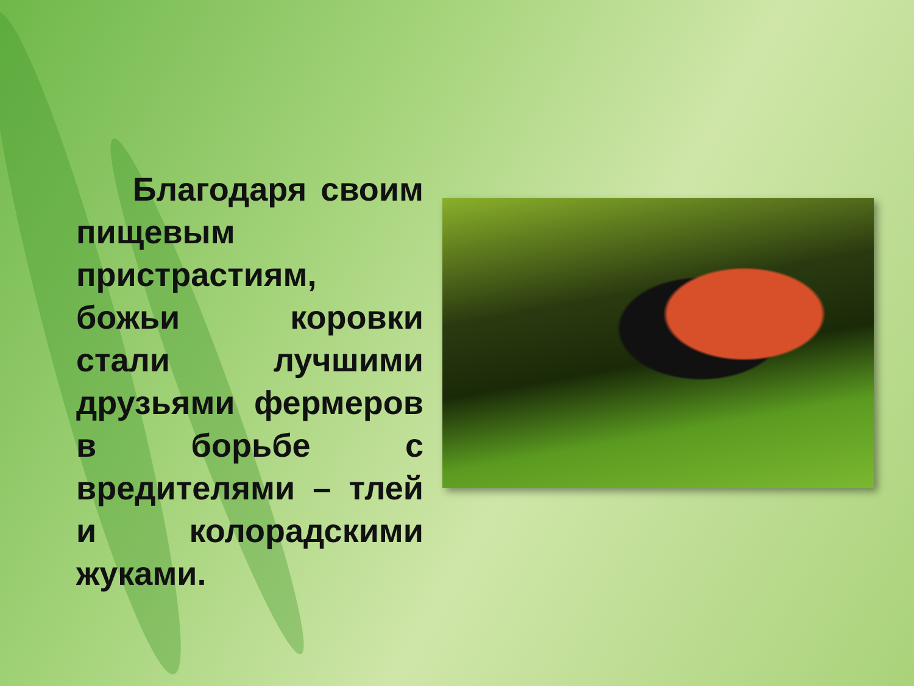Благодаря своим пищевым пристрастиям, божьи коровки стали лучшими друзьями фермеров в борьбе с вредителями – тлей и колорадскими жуками.